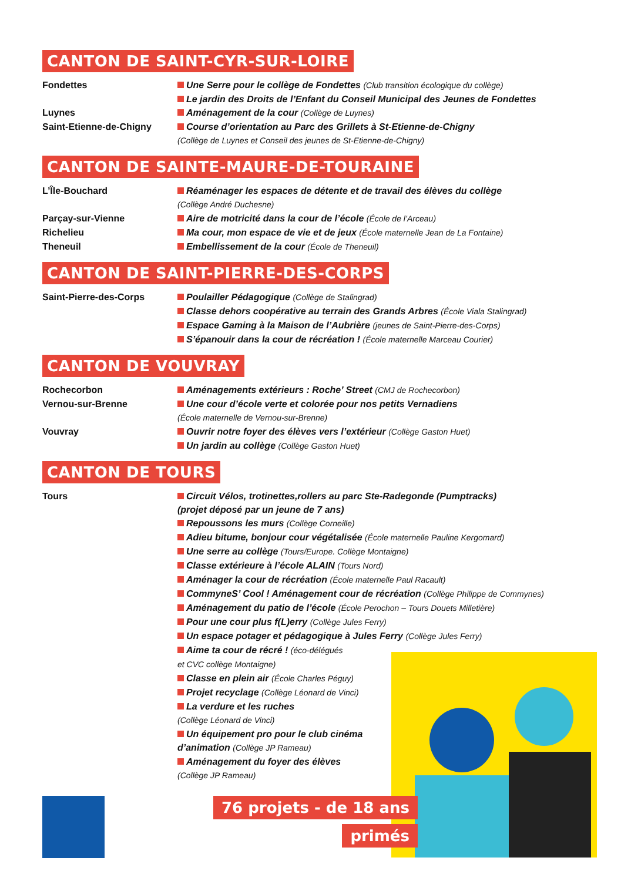CANTON DE SAINT-CYR-SUR-LOIRE
Fondettes Une Serre pour le collège de Fondettes (Club transition écologique du collège)
Le jardin des Droits de l’Enfant du Conseil Municipal des Jeunes de Fondettes
Luynes Aménagement de la cour (Collège de Luynes)
Saint-Etienne-de-Chigny Course d’orientation au Parc des Grillets à St-Etienne-de-Chigny
(Collège de Luynes et Conseil des jeunes de St-Etienne-de-Chigny)
CANTON DE SAINTE-MAURE-DE-TOURAINE
L’Île-Bouchard Réaménager les espaces de détente et de travail des élèves du collège
(Collège André Duchesne)
Parçay-sur-Vienne Aire de motricité dans la cour de l’école (École de l’Arceau)
Richelieu Ma cour, mon espace de vie et de jeux (École maternelle Jean de La Fontaine)
Theneuil Embellissement de la cour (École de Theneuil)
CANTON DE SAINT-PIERRE-DES-CORPS
Saint-Pierre-des-Corps Poulailler Pédagogique (Collège de Stalingrad)
Classe dehors coopérative au terrain des Grands Arbres (École Viala Stalingrad)
Espace Gaming à la Maison de l’Aubrière (jeunes de Saint-Pierre-des-Corps)
S’épanouir dans la cour de récréation ! (École maternelle Marceau Courier)
CANTON DE VOUVRAY
Rochecorbon Aménagements extérieurs : Roche’ Street (CMJ de Rochecorbon)
Vernou-sur-Brenne Une cour d’école verte et colorée pour nos petits Vernadiens
(École maternelle de Vernou-sur-Brenne)
Vouvray Ouvrir notre foyer des élèves vers l’extérieur (Collège Gaston Huet)
Un jardin au collège (Collège Gaston Huet)
CANTON DE TOURS
Tours Circuit Vélos, trotinettes,rollers au parc Ste-Radegonde (Pumptracks)
(projet déposé par un jeune de 7 ans)
Repoussons les murs (Collège Corneille)
Adieu bitume, bonjour cour végétalisée (École maternelle Pauline Kergomard)
Une serre au collège (Tours/Europe. Collège Montaigne)
Classe extérieure à l’école ALAIN (Tours Nord)
Aménager la cour de récréation (École maternelle Paul Racault)
CommyneS’ Cool ! Aménagement cour de récréation (Collège Philippe de Commynes)
Aménagement du patio de l’école (École Perochon – Tours Douets Milletière)
Pour une cour plus f(L)erry (Collège Jules Ferry)
Un espace potager et pédagogique à Jules Ferry (Collège Jules Ferry)
Aime ta cour de récré ! (éco-délégués
et CVC collège Montaigne)
Classe en plein air (École Charles Péguy)
Projet recyclage (Collège Léonard de Vinci)
La verdure et les ruches
(Collège Léonard de Vinci)
Un équipement pro pour le club cinéma
d’animation (Collège JP Rameau)
Aménagement du foyer des élèves
(Collège JP Rameau)
76 projets - de 18 ans
primés